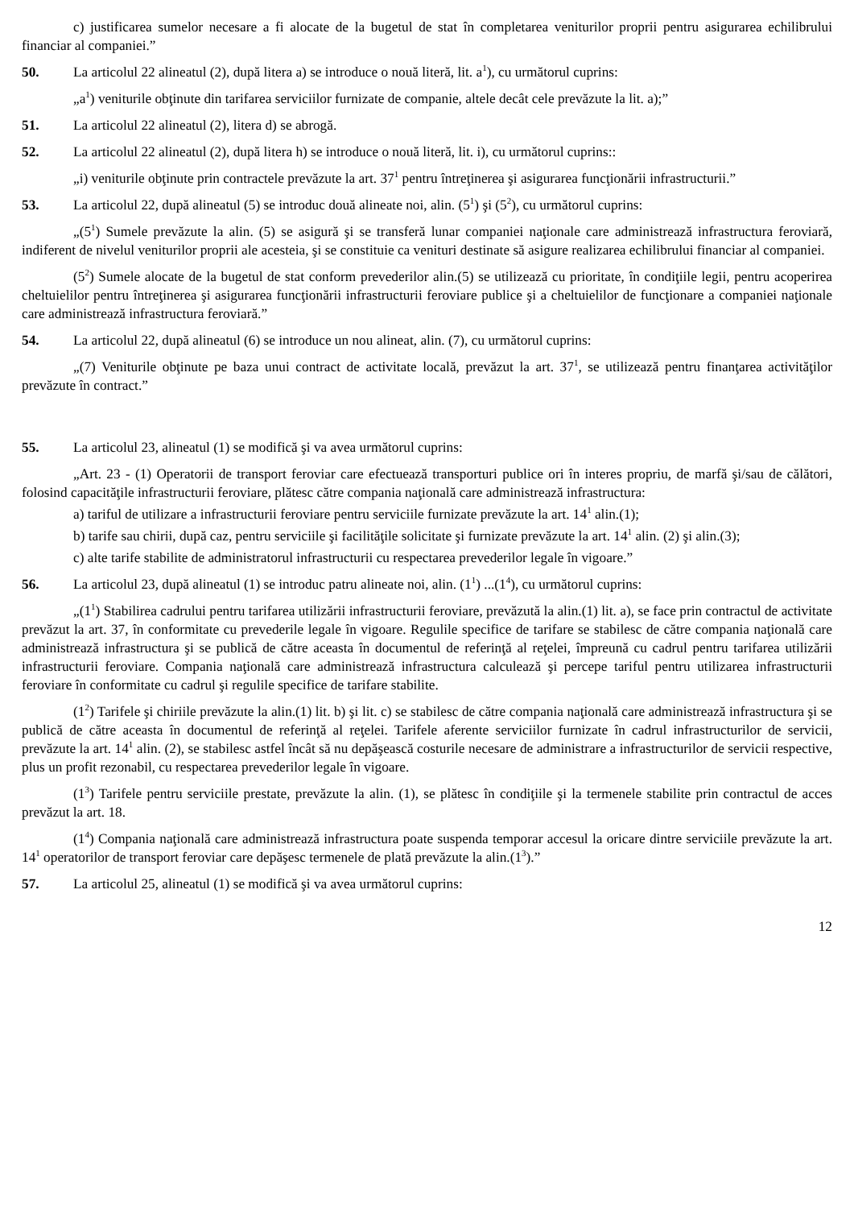c) justificarea sumelor necesare a fi alocate de la bugetul de stat în completarea veniturilor proprii pentru asigurarea echilibrului financiar al companiei.”
50. La articolul 22 alineatul (2), după litera a) se introduce o nouă literă, lit. a<sup>1</sup>), cu următorul cuprins:
„a<sup>1</sup>) veniturile obţinute din tarifarea serviciilor furnizate de companie, altele decât cele prevăzute la lit. a);”
51. La articolul 22 alineatul (2), litera d) se abrogă.
52. La articolul 22 alineatul (2), după litera h) se introduce o nouă literă, lit. i), cu următorul cuprins::
„i) veniturile obţinute prin contractele prevăzute la art. 37<sup>1</sup> pentru întreţinerea şi asigurarea funcţionării infrastructurii.”
53. La articolul 22, după alineatul (5) se introduc două alineate noi, alin. (5<sup>1</sup>) şi (5<sup>2</sup>), cu următorul cuprins:
„(5<sup>1</sup>) Sumele prevăzute la alin. (5) se asigură şi se transferă lunar companiei naţionale care administrează infrastructura feroviară, indiferent de nivelul veniturilor proprii ale acesteia, şi se constituie ca venituri destinate să asigure realizarea echilibrului financiar al companiei.
(5<sup>2</sup>) Sumele alocate de la bugetul de stat conform prevederilor alin.(5) se utilizează cu prioritate, în condiţiile legii, pentru acoperirea cheltuielilor pentru întreţinerea şi asigurarea funcţionării infrastructurii feroviare publice şi a cheltuielilor de funcţionare a companiei naţionale care administrează infrastructura feroviară.”
54. La articolul 22, după alineatul (6) se introduce un nou alineat, alin. (7), cu următorul cuprins:
„(7) Veniturile obţinute pe baza unui contract de activitate locală, prevăzut la art. 37<sup>1</sup>, se utilizează pentru finanţarea activităţilor prevăzute în contract.”
55. La articolul 23, alineatul (1) se modifică şi va avea următorul cuprins:
„Art. 23 - (1) Operatorii de transport feroviar care efectuează transporturi publice ori în interes propriu, de marfă şi/sau de călători, folosind capacităţile infrastructurii feroviare, plătesc către compania naţională care administrează infrastructura:
a) tariful de utilizare a infrastructurii feroviare pentru serviciile furnizate prevăzute la art. 14<sup>1</sup> alin.(1);
b) tarife sau chirii, după caz, pentru serviciile şi facilităţile solicitate şi furnizate prevăzute la art. 14<sup>1</sup> alin. (2) şi alin.(3);
c) alte tarife stabilite de administratorul infrastructurii cu respectarea prevederilor legale în vigoare.”
56. La articolul 23, după alineatul (1) se introduc patru alineate noi, alin. (1<sup>1</sup>) ...(1<sup>4</sup>), cu următorul cuprins:
„(1<sup>1</sup>) Stabilirea cadrului pentru tarifarea utilizării infrastructurii feroviare, prevăzută la alin.(1) lit. a), se face prin contractul de activitate prevăzut la art. 37, în conformitate cu prevederile legale în vigoare. Regulile specifice de tarifare se stabilesc de către compania naţională care administrează infrastructura şi se publică de către aceasta în documentul de referinţă al reţelei, împreună cu cadrul pentru tarifarea utilizării infrastructurii feroviare. Compania naţională care administrează infrastructura calculează şi percepe tariful pentru utilizarea infrastructurii feroviare în conformitate cu cadrul şi regulile specifice de tarifare stabilite.
(1<sup>2</sup>) Tarifele şi chiriile prevăzute la alin.(1) lit. b) şi lit. c) se stabilesc de către compania naţională care administrează infrastructura şi se publică de către aceasta în documentul de referinţă al reţelei. Tarifele aferente serviciilor furnizate în cadrul infrastructurilor de servicii, prevăzute la art. 14<sup>1</sup> alin. (2), se stabilesc astfel încât să nu depăşească costurile necesare de administrare a infrastructurilor de servicii respective, plus un profit rezonabil, cu respectarea prevederilor legale în vigoare.
(1<sup>3</sup>) Tarifele pentru serviciile prestate, prevăzute la alin. (1), se plătesc în condiţiile şi la termenele stabilite prin contractul de acces prevăzut la art. 18.
(1<sup>4</sup>) Compania naţională care administrează infrastructura poate suspenda temporar accesul la oricare dintre serviciile prevăzute la art. 14<sup>1</sup> operatorilor de transport feroviar care depăşesc termenele de plată prevăzute la alin.(1<sup>3</sup>).”
57. La articolul 25, alineatul (1) se modifică şi va avea următorul cuprins:
12